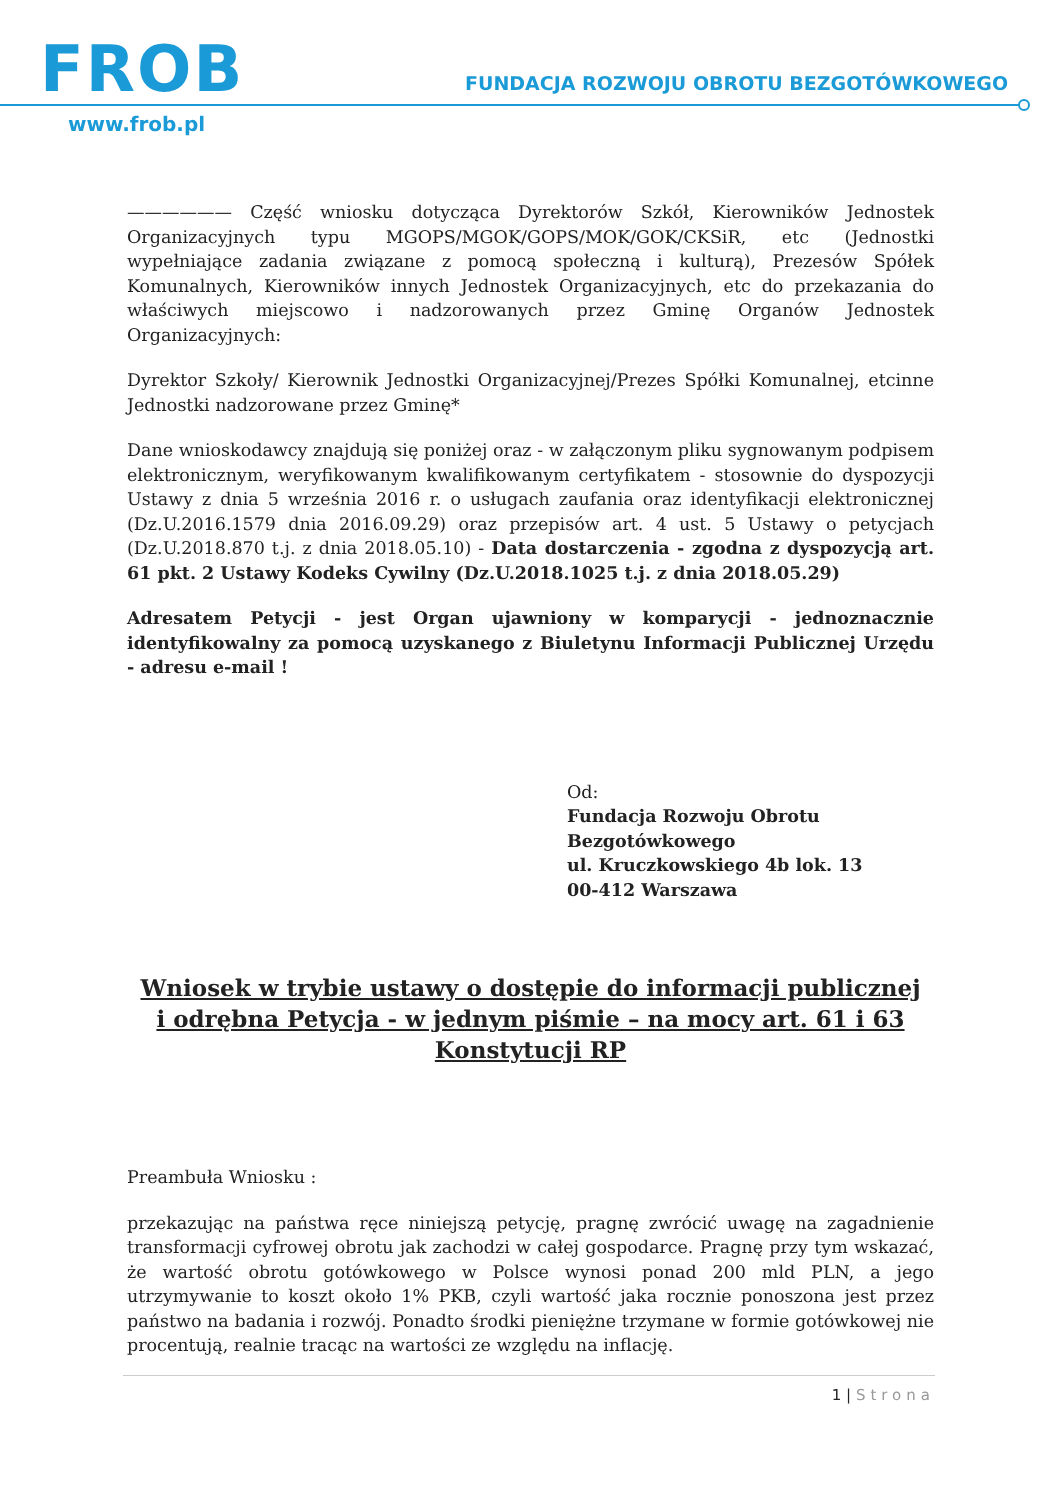FROB
FUNDACJA ROZWOJU OBROTU BEZGOTÓWKOWEGO
www.frob.pl
—————— Część wniosku dotycząca Dyrektorów Szkół, Kierowników Jednostek Organizacyjnych typu MGOPS/MGOK/GOPS/MOK/GOK/CKSiR, etc (Jednostki wypełniające zadania związane z pomocą społeczną i kulturą), Prezesów Spółek Komunalnych, Kierowników innych Jednostek Organizacyjnych, etc do przekazania do właściwych miejscowo i nadzorowanych przez Gminę Organów Jednostek Organizacyjnych:
Dyrektor Szkoły/ Kierownik Jednostki Organizacyjnej/Prezes Spółki Komunalnej, etcinne Jednostki nadzorowane przez Gminę*
Dane wnioskodawcy znajdują się poniżej oraz - w załączonym pliku sygnowanym podpisem elektronicznym, weryfikowanym kwalifikowanym certyfikatem - stosownie do dyspozycji Ustawy z dnia 5 września 2016 r. o usługach zaufania oraz identyfikacji elektronicznej (Dz.U.2016.1579 dnia 2016.09.29) oraz przepisów art. 4 ust. 5 Ustawy o petycjach (Dz.U.2018.870 t.j. z dnia 2018.05.10) - Data dostarczenia - zgodna z dyspozycją art. 61 pkt. 2 Ustawy Kodeks Cywilny (Dz.U.2018.1025 t.j. z dnia 2018.05.29)
Adresatem Petycji - jest Organ ujawniony w komparycji - jednoznacznie identyfikowalny za pomocą uzyskanego z Biuletynu Informacji Publicznej Urzędu - adresu e-mail !
Od:
Fundacja Rozwoju Obrotu
Bezgotówkowego
ul. Kruczkowskiego 4b lok. 13
00-412 Warszawa
Wniosek w trybie ustawy o dostępie do informacji publicznej
i odrębna Petycja - w jednym piśmie – na mocy art. 61 i 63 Konstytucji RP
Preambuła Wniosku :
przekazując na państwa ręce niniejszą petycję, pragnę zwrócić uwagę na zagadnienie transformacji cyfrowej obrotu jak zachodzi w całej gospodarce. Pragnę przy tym wskazać, że wartość obrotu gotówkowego w Polsce wynosi ponad 200 mld PLN, a jego utrzymywanie to koszt około 1% PKB, czyli wartość jaka rocznie ponoszona jest przez państwo na badania i rozwój. Ponadto środki pieniężne trzymane w formie gotówkowej nie procentują, realnie tracąc na wartości ze względu na inflację.
1 | Strona